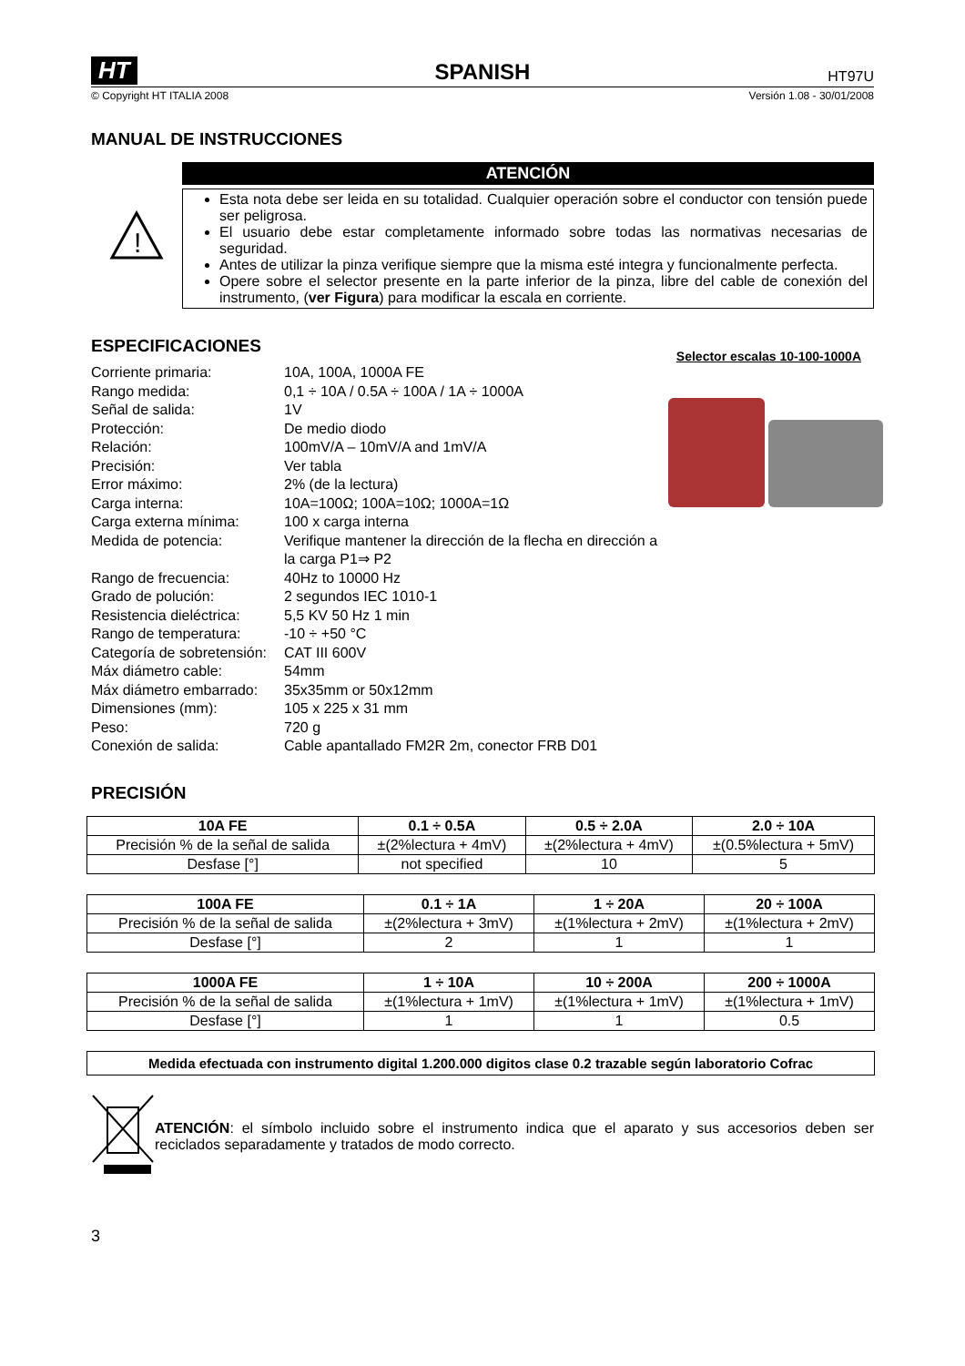HT SPANISH HT97U
© Copyright HT ITALIA 2008 Versión 1.08 - 30/01/2008
MANUAL DE INSTRUCCIONES
!
ATENCIÓN
Esta nota debe ser leida en su totalidad. Cualquier operación sobre el conductor con tensión puede ser peligrosa.
El usuario debe estar completamente informado sobre todas las normativas necesarias de seguridad.
Antes de utilizar la pinza verifique siempre que la misma esté integra y funcionalmente perfecta.
Opere sobre el selector presente en la parte inferior de la pinza, libre del cable de conexión del instrumento, (ver Figura) para modificar la escala en corriente.
ESPECIFICACIONES
Selector escalas 10-100-1000A
Corriente primaria: 10A, 100A, 1000A FE Rango medida: 0,1 ÷ 10A / 0.5A ÷ 100A / 1A ÷ 1000A Señal de salida: 1V Protección: De medio diodo Relación: 100mV/A – 10mV/A and 1mV/A Precisión: Ver tabla Error máximo: 2% (de la lectura) Carga interna: 10A=100Ω; 100A=10Ω; 1000A=1Ω Carga externa mínima: 100 x carga interna Medida de potencia: Verifique mantener la dirección de la flecha en dirección a la carga P1⇒ P2 Rango de frecuencia: 40Hz to 10000 Hz Grado de polución: 2 segundos IEC 1010-1 Resistencia dieléctrica: 5,5 KV 50 Hz 1 min Rango de temperatura: -10 ÷ +50 °C Categoría de sobretensión: CAT III 600V Máx diámetro cable: 54mm Máx diámetro embarrado: 35x35mm or 50x12mm Dimensiones (mm): 105 x 225 x 31 mm Peso: 720 g Conexión de salida: Cable apantallado FM2R 2m, conector FRB D01
PRECISIÓN
| 10A FE | 0.1 ÷ 0.5A | 0.5 ÷ 2.0A | 2.0 ÷ 10A |
| --- | --- | --- | --- |
| Precisión % de la señal de salida | ±(2%lectura + 4mV) | ±(2%lectura + 4mV) | ±(0.5%lectura + 5mV) |
| Desfase [°] | not specified | 10 | 5 |
| 100A FE | 0.1 ÷ 1A | 1 ÷ 20A | 20 ÷ 100A |
| --- | --- | --- | --- |
| Precisión % de la señal de salida | ±(2%lectura + 3mV) | ±(1%lectura + 2mV) | ±(1%lectura + 2mV) |
| Desfase [°] | 2 | 1 | 1 |
| 1000A FE | 1 ÷ 10A | 10 ÷ 200A | 200 ÷ 1000A |
| --- | --- | --- | --- |
| Precisión % de la señal de salida | ±(1%lectura + 1mV) | ±(1%lectura + 1mV) | ±(1%lectura + 1mV) |
| Desfase [°] | 1 | 1 | 0.5 |
Medida efectuada con instrumento digital 1.200.000 digitos clase 0.2 trazable según laboratorio Cofrac
ATENCIÓN: el símbolo incluido sobre el instrumento indica que el aparato y sus accesorios deben ser reciclados separadamente y tratados de modo correcto.
3